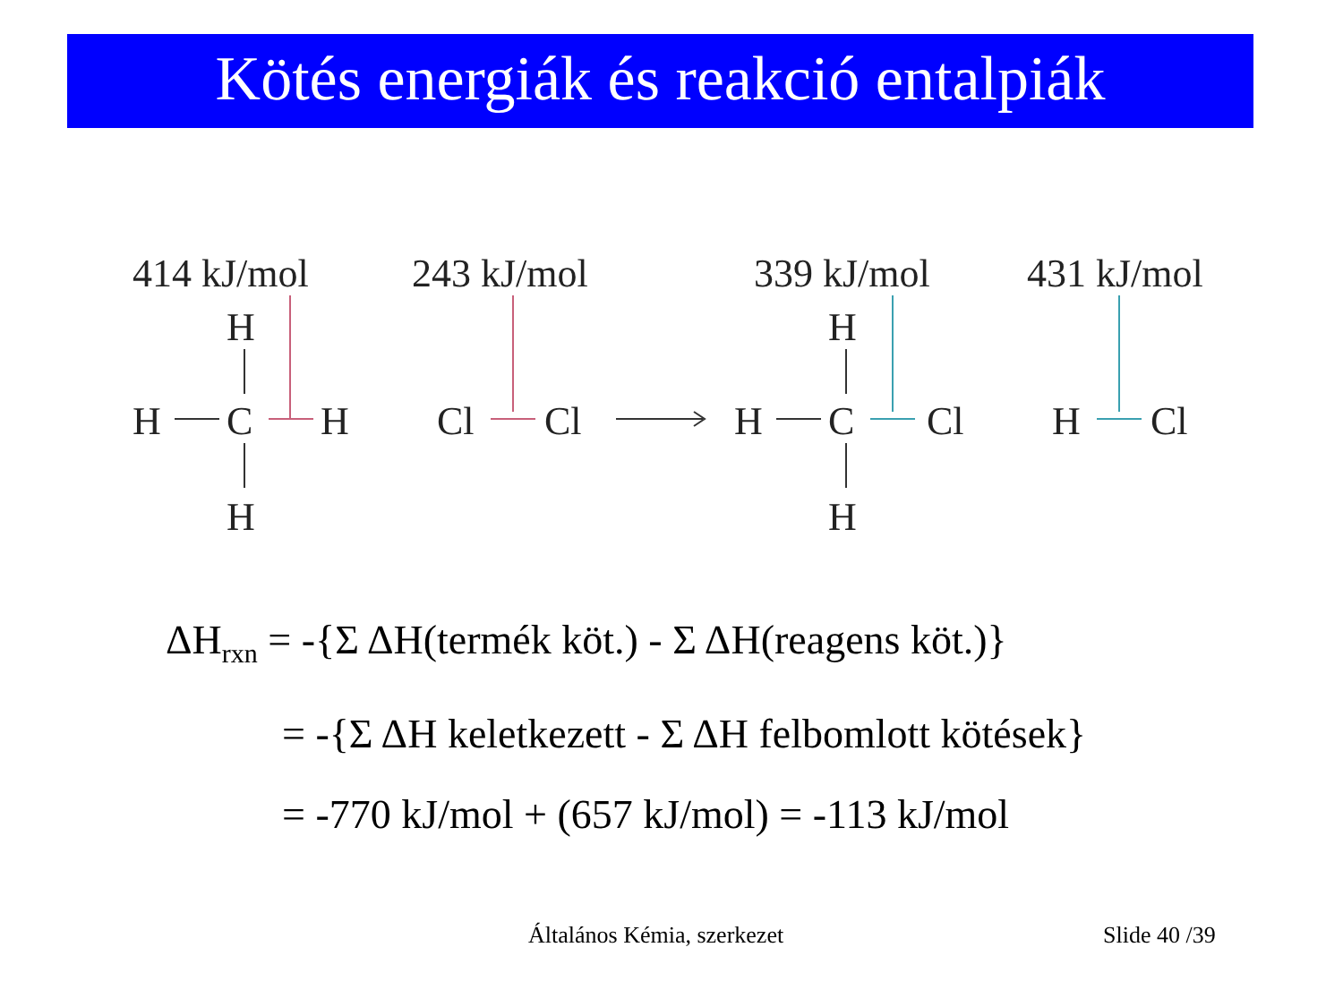Kötés energiák és reakció entalpiák
414 kJ/mol
243 kJ/mol
339 kJ/mol
431 kJ/mol
H
H
C
H
H
Cl
Cl
H
H
C
Cl
H
H
Cl
ΔH<sub>rxn</sub> = -{Σ ΔH(termék köt.) - Σ ΔH(reagens köt.)}
= -{Σ ΔH keletkezett - Σ ΔH felbomlott kötések}
= -770 kJ/mol + (657 kJ/mol) = -113 kJ/mol
Általános Kémia, szerkezet Slide 40 /39